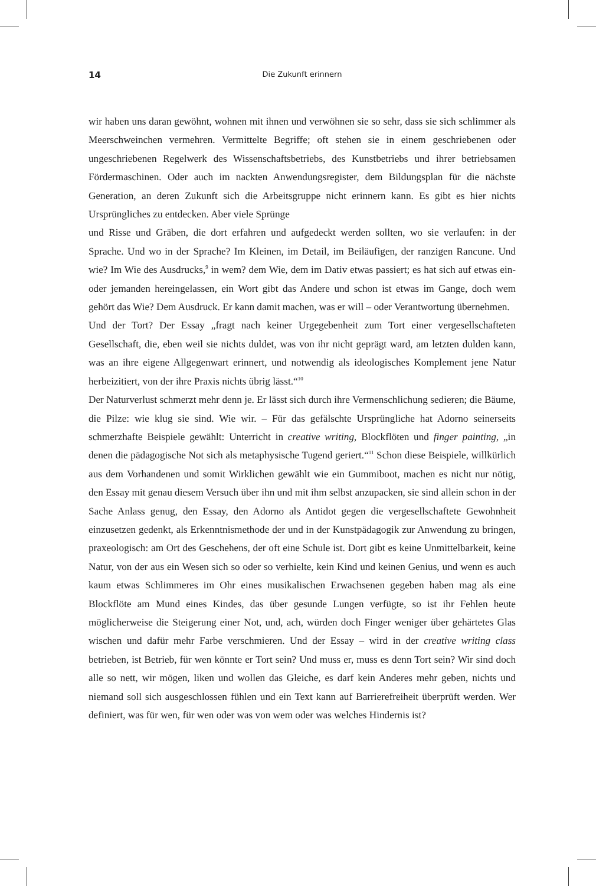14
Die Zukunft erinnern
wir haben uns daran gewöhnt, wohnen mit ihnen und verwöhnen sie so sehr, dass sie sich schlimmer als Meerschweinchen vermehren. Vermittelte Begriffe; oft stehen sie in einem geschriebenen oder ungeschriebenen Regelwerk des Wissenschaftsbetriebs, des Kunstbetriebs und ihrer betriebsamen Fördermaschinen. Oder auch im nackten Anwendungsregister, dem Bildungsplan für die nächste Generation, an deren Zukunft sich die Arbeitsgruppe nicht erinnern kann. Es gibt es hier nichts Ursprüngliches zu entdecken. Aber viele Sprünge
und Risse und Gräben, die dort erfahren und aufgedeckt werden sollten, wo sie verlaufen: in der Sprache. Und wo in der Sprache? Im Kleinen, im Detail, im Beiläufigen, der ranzigen Rancune. Und wie? Im Wie des Ausdrucks,<sup>9</sup> in wem? dem Wie, dem im Dativ etwas passiert; es hat sich auf etwas ein- oder jemanden hereingelassen, ein Wort gibt das Andere und schon ist etwas im Gange, doch wem gehört das Wie? Dem Ausdruck. Er kann damit machen, was er will – oder Verantwortung übernehmen.
Und der Tort? Der Essay „fragt nach keiner Urgegebenheit zum Tort einer vergesellschafteten Gesellschaft, die, eben weil sie nichts duldet, was von ihr nicht geprägt ward, am letzten dulden kann, was an ihre eigene Allgegenwart erinnert, und notwendig als ideologisches Komplement jene Natur herbeizitiert, von der ihre Praxis nichts übrig lässt.“<sup>10</sup>
Der Naturverlust schmerzt mehr denn je. Er lässt sich durch ihre Vermenschlichung sedieren; die Bäume, die Pilze: wie klug sie sind. Wie wir. – Für das gefälschte Ursprüngliche hat Adorno seinerseits schmerzhafte Beispiele gewählt: Unterricht in creative writing, Blockflöten und finger painting, „in denen die pädagogische Not sich als metaphysische Tugend geriert.“<sup>11</sup> Schon diese Beispiele, willkürlich aus dem Vorhandenen und somit Wirklichen gewählt wie ein Gummiboot, machen es nicht nur nötig, den Essay mit genau diesem Versuch über ihn und mit ihm selbst anzupacken, sie sind allein schon in der Sache Anlass genug, den Essay, den Adorno als Antidot gegen die vergesellschaftete Gewohnheit einzusetzen gedenkt, als Erkenntnismethode der und in der Kunstpädagogik zur Anwendung zu bringen, praxeologisch: am Ort des Geschehens, der oft eine Schule ist. Dort gibt es keine Unmittelbarkeit, keine Natur, von der aus ein Wesen sich so oder so verhielte, kein Kind und keinen Genius, und wenn es auch kaum etwas Schlimmeres im Ohr eines musikalischen Erwachsenen gegeben haben mag als eine Blockflöte am Mund eines Kindes, das über gesunde Lungen verfügte, so ist ihr Fehlen heute möglicherweise die Steigerung einer Not, und, ach, würden doch Finger weniger über gehärtetes Glas wischen und dafür mehr Farbe verschmieren. Und der Essay – wird in der creative writing class betrieben, ist Betrieb, für wen könnte er Tort sein? Und muss er, muss es denn Tort sein? Wir sind doch alle so nett, wir mögen, liken und wollen das Gleiche, es darf kein Anderes mehr geben, nichts und niemand soll sich ausgeschlossen fühlen und ein Text kann auf Barrierefreiheit überprüft werden. Wer definiert, was für wen, für wen oder was von wem oder was welches Hindernis ist?